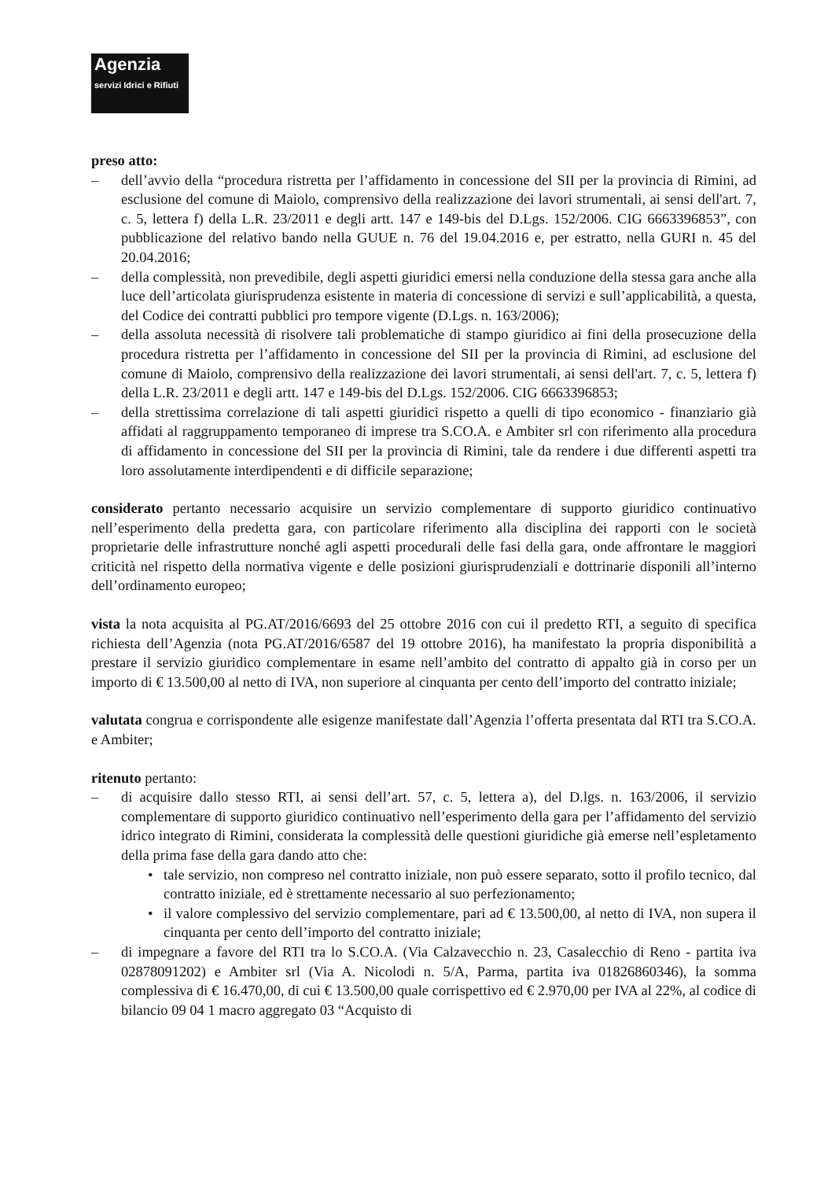Agenzia
servizi Idrici e Rifiuti
preso atto:
– dell’avvio della “procedura ristretta per l’affidamento in concessione del SII per la provincia di Rimini, ad esclusione del comune di Maiolo, comprensivo della realizzazione dei lavori strumentali, ai sensi dell'art. 7, c. 5, lettera f) della L.R. 23/2011 e degli artt. 147 e 149-bis del D.Lgs. 152/2006. CIG 6663396853”, con pubblicazione del relativo bando nella GUUE n. 76 del 19.04.2016 e, per estratto, nella GURI n. 45 del 20.04.2016;
– della complessità, non prevedibile, degli aspetti giuridici emersi nella conduzione della stessa gara anche alla luce dell’articolata giurisprudenza esistente in materia di concessione di servizi e sull’applicabilità, a questa, del Codice dei contratti pubblici pro tempore vigente (D.Lgs. n. 163/2006);
– della assoluta necessità di risolvere tali problematiche di stampo giuridico ai fini della prosecuzione della procedura ristretta per l’affidamento in concessione del SII per la provincia di Rimini, ad esclusione del comune di Maiolo, comprensivo della realizzazione dei lavori strumentali, ai sensi dell'art. 7, c. 5, lettera f) della L.R. 23/2011 e degli artt. 147 e 149-bis del D.Lgs. 152/2006. CIG 6663396853;
– della strettissima correlazione di tali aspetti giuridici rispetto a quelli di tipo economico - finanziario già affidati al raggruppamento temporaneo di imprese tra S.CO.A. e Ambiter srl con riferimento alla procedura di affidamento in concessione del SII per la provincia di Rimini, tale da rendere i due differenti aspetti tra loro assolutamente interdipendenti e di difficile separazione;
considerato pertanto necessario acquisire un servizio complementare di supporto giuridico continuativo nell’esperimento della predetta gara, con particolare riferimento alla disciplina dei rapporti con le società proprietarie delle infrastrutture nonché agli aspetti procedurali delle fasi della gara, onde affrontare le maggiori criticità nel rispetto della normativa vigente e delle posizioni giurisprudenziali e dottrinarie disponili all’interno dell’ordinamento europeo;
vista la nota acquisita al PG.AT/2016/6693 del 25 ottobre 2016 con cui il predetto RTI, a seguito di specifica richiesta dell’Agenzia (nota PG.AT/2016/6587 del 19 ottobre 2016), ha manifestato la propria disponibilità a prestare il servizio giuridico complementare in esame nell’ambito del contratto di appalto già in corso per un importo di € 13.500,00 al netto di IVA, non superiore al cinquanta per cento dell’importo del contratto iniziale;
valutata congrua e corrispondente alle esigenze manifestate dall’Agenzia l’offerta presentata dal RTI tra S.CO.A. e Ambiter;
ritenuto pertanto:
– di acquisire dallo stesso RTI, ai sensi dell’art. 57, c. 5, lettera a), del D.lgs. n. 163/2006, il servizio complementare di supporto giuridico continuativo nell’esperimento della gara per l’affidamento del servizio idrico integrato di Rimini, considerata la complessità delle questioni giuridiche già emerse nell’espletamento della prima fase della gara dando atto che:
• tale servizio, non compreso nel contratto iniziale, non può essere separato, sotto il profilo tecnico, dal contratto iniziale, ed è strettamente necessario al suo perfezionamento;
• il valore complessivo del servizio complementare, pari ad € 13.500,00, al netto di IVA, non supera il cinquanta per cento dell’importo del contratto iniziale;
– di impegnare a favore del RTI tra lo S.CO.A. (Via Calzavecchio n. 23, Casalecchio di Reno - partita iva 02878091202) e Ambiter srl (Via A. Nicolodi n. 5/A, Parma, partita iva 01826860346), la somma complessiva di € 16.470,00, di cui € 13.500,00 quale corrispettivo ed € 2.970,00 per IVA al 22%, al codice di bilancio 09 04 1 macro aggregato 03 “Acquisto di